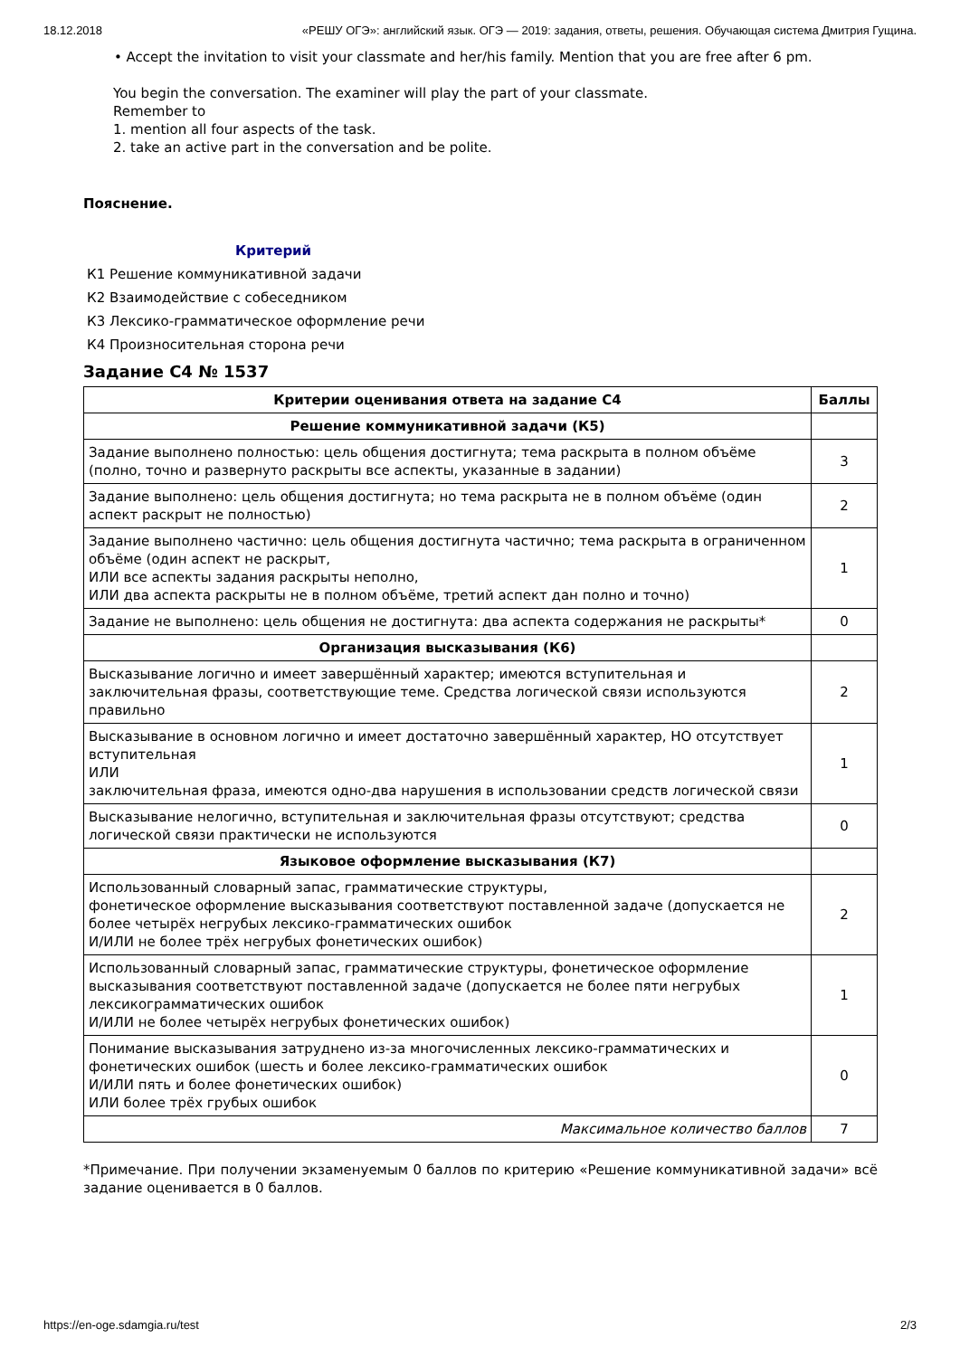18.12.2018 «РЕШУ ОГЭ»: английский язык. ОГЭ — 2019: задания, ответы, решения. Обучающая система Дмитрия Гущина.
• Accept the invitation to visit your classmate and her/his family. Mention that you are free after 6 pm.
You begin the conversation. The examiner will play the part of your classmate.
Remember to
1. mention all four aspects of the task.
2. take an active part in the conversation and be polite.
Пояснение.
Критерий
К1 Решение коммуникативной задачи
К2 Взаимодействие с собеседником
К3 Лексико-грамматическое оформление речи
К4 Произносительная сторона речи
Задание C4 № 1537
| Критерии оценивания ответа на задание С4 | Баллы |
| --- | --- |
| Решение коммуникативной задачи (К5) | |
| Задание выполнено полностью: цель общения достигнута; тема раскрыта в полном объёме (полно, точно и развернуто раскрыты все аспекты, указанные в задании) | 3 |
| Задание выполнено: цель общения достигнута; но тема раскрыта не в полном объёме (один аспект раскрыт не полностью) | 2 |
| Задание выполнено частично: цель общения достигнута частично; тема раскрыта в ограниченном объёме (один аспект не раскрыт, ИЛИ все аспекты задания раскрыты неполно, ИЛИ два аспекта раскрыты не в полном объёме, третий аспект дан полно и точно) | 1 |
| Задание не выполнено: цель общения не достигнута: два аспекта содержания не раскрыты* | 0 |
| Организация высказывания (К6) | |
| Высказывание логично и имеет завершённый характер; имеются вступительная и заключительная фразы, соответствующие теме. Средства логической связи используются правильно | 2 |
| Высказывание в основном логично и имеет достаточно завершённый характер, НО отсутствует вступительная ИЛИ заключительная фраза, имеются одно-два нарушения в использовании средств логической связи | 1 |
| Высказывание нелогично, вступительная и заключительная фразы отсутствуют; средства логической связи практически не используются | 0 |
| Языковое оформление высказывания (К7) | |
| Использованный словарный запас, грамматические структуры, фонетическое оформление высказывания соответствуют поставленной задаче (допускается не более четырёх негрубых лексико-грамматических ошибок И/ИЛИ не более трёх негрубых фонетических ошибок) | 2 |
| Использованный словарный запас, грамматические структуры, фонетическое оформление высказывания соответствуют поставленной задаче (допускается не более пяти негрубых лексикограмматических ошибок И/ИЛИ не более четырёх негрубых фонетических ошибок) | 1 |
| Понимание высказывания затруднено из-за многочисленных лексико-грамматических и фонетических ошибок (шесть и более лексико-грамматических ошибок И/ИЛИ пять и более фонетических ошибок) ИЛИ более трёх грубых ошибок | 0 |
| Максимальное количество баллов | 7 |
*Примечание. При получении экзаменуемым 0 баллов по критерию «Решение коммуникативной задачи» всё задание оценивается в 0 баллов.
https://en-oge.sdamgia.ru/test 2/3